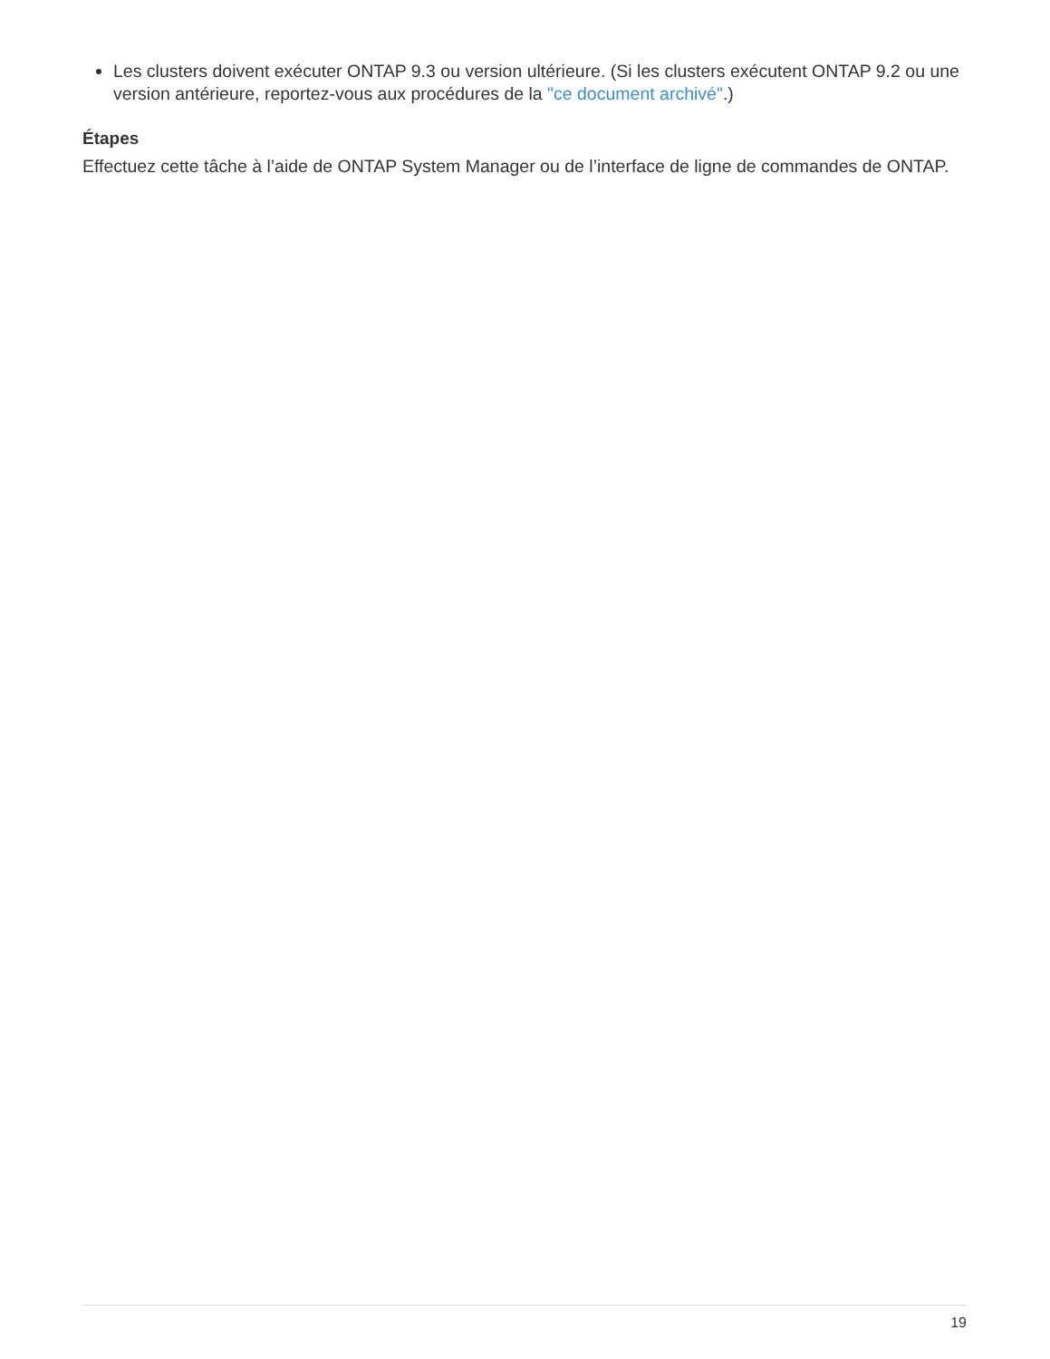Les clusters doivent exécuter ONTAP 9.3 ou version ultérieure. (Si les clusters exécutent ONTAP 9.2 ou une version antérieure, reportez-vous aux procédures de la "ce document archivé".)
Étapes
Effectuez cette tâche à l’aide de ONTAP System Manager ou de l’interface de ligne de commandes de ONTAP.
19